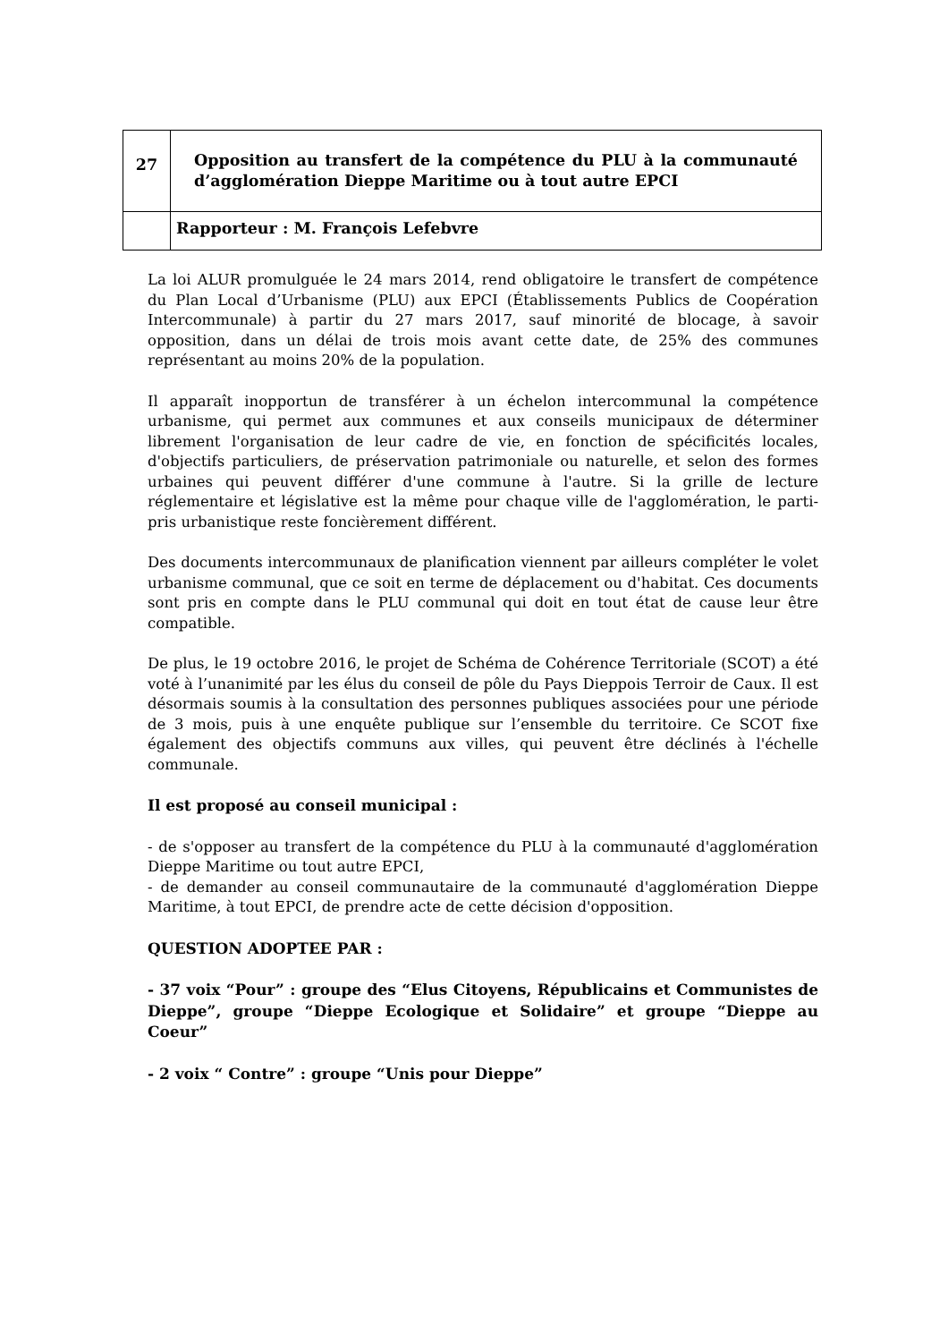| 27 | Opposition au transfert de la compétence du PLU à la communauté d’agglomération Dieppe Maritime ou à tout autre EPCI |
| | Rapporteur : M. François Lefebvre |
La loi ALUR promulguée le 24 mars 2014, rend obligatoire le transfert de compétence du Plan Local d’Urbanisme (PLU) aux EPCI (Établissements Publics de Coopération Intercommunale) à partir du 27 mars 2017, sauf minorité de blocage, à savoir opposition, dans un délai de trois mois avant cette date, de 25% des communes représentant au moins 20% de la population.
Il apparaît inopportun de transférer à un échelon intercommunal la compétence urbanisme, qui permet aux communes et aux conseils municipaux de déterminer librement l'organisation de leur cadre de vie, en fonction de spécificités locales, d'objectifs particuliers, de préservation patrimoniale ou naturelle, et selon des formes urbaines qui peuvent différer d'une commune à l'autre. Si la grille de lecture réglementaire et législative est la même pour chaque ville de l'agglomération, le parti-pris urbanistique reste foncièrement différent.
Des documents intercommunaux de planification viennent par ailleurs compléter le volet urbanisme communal, que ce soit en terme de déplacement ou d'habitat. Ces documents sont pris en compte dans le PLU communal qui doit en tout état de cause leur être compatible.
De plus, le 19 octobre 2016, le projet de Schéma de Cohérence Territoriale (SCOT) a été voté à l’unanimité par les élus du conseil de pôle du Pays Dieppois Terroir de Caux. Il est désormais soumis à la consultation des personnes publiques associées pour une période de 3 mois, puis à une enquête publique sur l’ensemble du territoire. Ce SCOT fixe également des objectifs communs aux villes, qui peuvent être déclinés à l'échelle communale.
Il est proposé au conseil municipal :
- de s'opposer au transfert de la compétence du PLU à la communauté d'agglomération Dieppe Maritime ou tout autre EPCI,
- de demander au conseil communautaire de la communauté d'agglomération Dieppe Maritime, à tout EPCI, de prendre acte de cette décision d'opposition.
QUESTION ADOPTEE PAR :
- 37 voix “Pour” : groupe des “Elus Citoyens, Républicains et Communistes de Dieppe”, groupe “Dieppe Ecologique et Solidaire” et groupe “Dieppe au Coeur”
- 2 voix “ Contre” : groupe “Unis pour Dieppe”